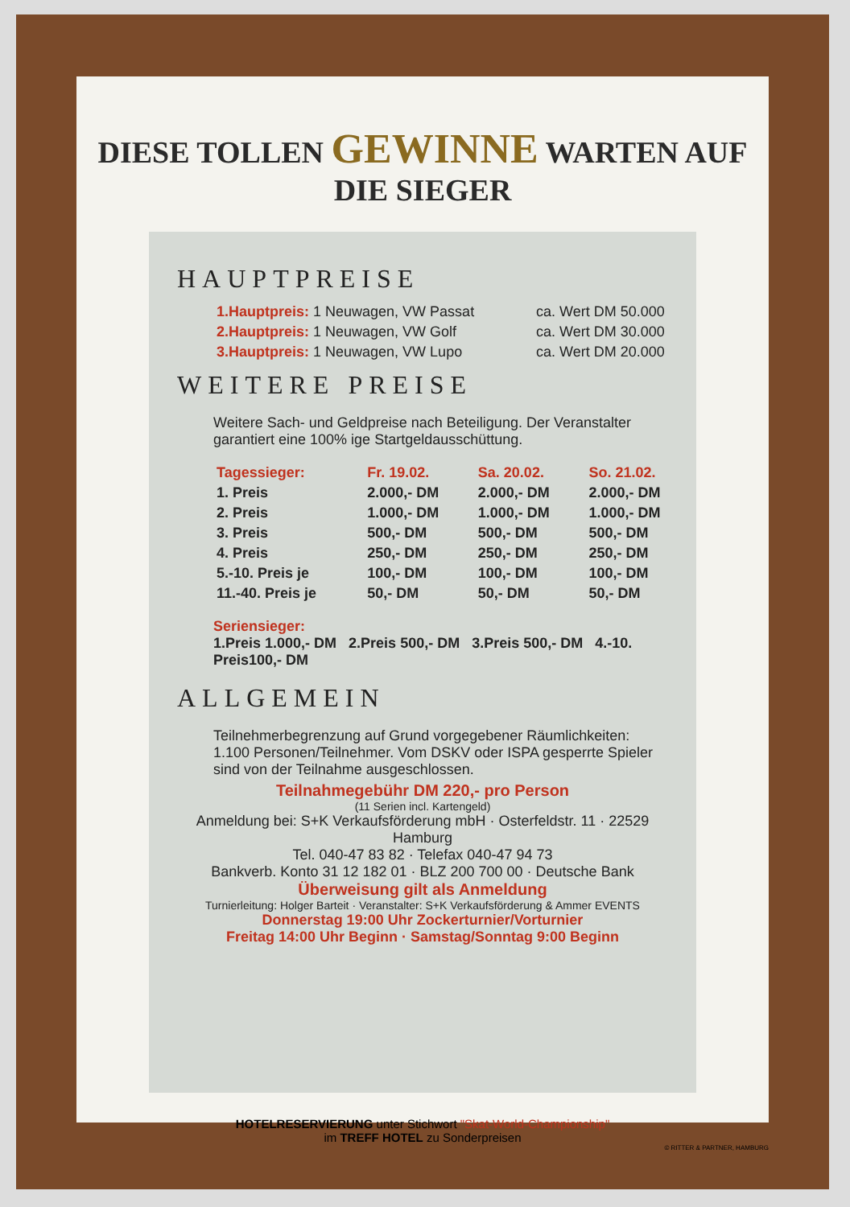DIESE TOLLEN GEWINNE WARTEN AUF DIE SIEGER
HAUPTPREISE
| 1.Hauptpreis: 1 Neuwagen, VW Passat | ca. Wert DM 50.000 |
| 2.Hauptpreis: 1 Neuwagen, VW Golf | ca. Wert DM 30.000 |
| 3.Hauptpreis: 1 Neuwagen, VW Lupo | ca. Wert DM 20.000 |
WEITERE PREISE
Weitere Sach- und Geldpreise nach Beteiligung. Der Veranstalter garantiert eine 100% ige Startgeldausschüttung.
| Tagessieger: | Fr. 19.02. | Sa. 20.02. | So. 21.02. |
| --- | --- | --- | --- |
| 1. Preis | 2.000,- DM | 2.000,- DM | 2.000,- DM |
| 2. Preis | 1.000,- DM | 1.000,- DM | 1.000,- DM |
| 3. Preis | 500,- DM | 500,- DM | 500,- DM |
| 4. Preis | 250,- DM | 250,- DM | 250,- DM |
| 5.-10. Preis je | 100,- DM | 100,- DM | 100,- DM |
| 11.-40. Preis je | 50,- DM | 50,- DM | 50,- DM |
Seriensieger:
1.Preis 1.000,- DM 2.Preis 500,- DM 3.Preis 500,- DM 4.-10. Preis100,- DM
ALLGEMEIN
Teilnehmerbegrenzung auf Grund vorgegebener Räumlichkeiten: 1.100 Personen/Teilnehmer. Vom DSKV oder ISPA gesperrte Spieler sind von der Teilnahme ausgeschlossen.
Teilnahmegebühr DM 220,- pro Person
(11 Serien incl. Kartengeld)
Anmeldung bei: S+K Verkaufsförderung mbH · Osterfeldstr. 11 · 22529 Hamburg
Tel. 040-47 83 82 · Telefax 040-47 94 73
Bankverb. Konto 31 12 182 01 · BLZ 200 700 00 · Deutsche Bank
Überweisung gilt als Anmeldung
Turnierleitung: Holger Barteit · Veranstalter: S+K Verkaufsförderung & Ammer EVENTS
Donnerstag 19:00 Uhr Zockerturnier/Vorturnier
Freitag 14:00 Uhr Beginn · Samstag/Sonntag 9:00 Beginn
HOTELRESERVIERUNG unter Stichwort "Skat-World-Championship"
im TREFF HOTEL zu Sonderpreisen
© RITTER & PARTNER, HAMBURG